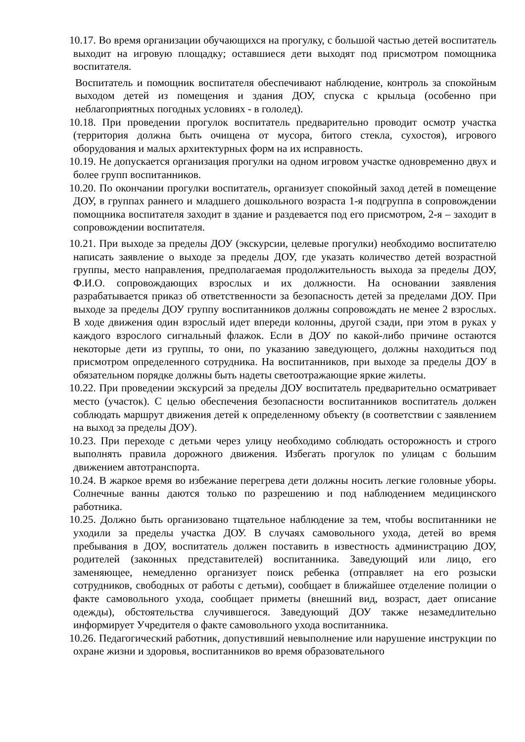10.17. Во время организации обучающихся на прогулку, с большой частью детей воспитатель выходит на игровую площадку; оставшиеся дети выходят под присмотром помощника воспитателя.
Воспитатель и помощник воспитателя обеспечивают наблюдение, контроль за спокойным выходом детей из помещения и здания ДОУ, спуска с крыльца (особенно при неблагоприятных погодных условиях - в гололед).
10.18. При проведении прогулок воспитатель предварительно проводит осмотр участка (территория должна быть очищена от мусора, битого стекла, сухостоя), игрового оборудования и малых архитектурных форм на их исправность.
10.19. Не допускается организация прогулки на одном игровом участке одновременно двух и более групп воспитанников.
10.20. По окончании прогулки воспитатель, организует спокойный заход детей в помещение ДОУ, в группах раннего и младшего дошкольного возраста 1-я подгруппа в сопровождении помощника воспитателя заходит в здание и раздевается под его присмотром, 2-я – заходит в сопровождении воспитателя.
10.21. При выходе за пределы ДОУ (экскурсии, целевые прогулки) необходимо воспитателю написать заявление о выходе за пределы ДОУ, где указать количество детей возрастной группы, место направления, предполагаемая продолжительность выхода за пределы ДОУ, Ф.И.О. сопровождающих взрослых и их должности. На основании заявления разрабатывается приказ об ответственности за безопасность детей за пределами ДОУ. При выходе за пределы ДОУ группу воспитанников должны сопровождать не менее 2 взрослых. В ходе движения один взрослый идет впереди колонны, другой сзади, при этом в руках у каждого взрослого сигнальный флажок. Если в ДОУ по какой-либо причине остаются некоторые дети из группы, то они, по указанию заведующего, должны находиться под присмотром определенного сотрудника. На воспитанников, при выходе за пределы ДОУ в обязательном порядке должны быть надеты светоотражающие яркие жилеты.
10.22. При проведении экскурсий за пределы ДОУ воспитатель предварительно осматривает место (участок). С целью обеспечения безопасности воспитанников воспитатель должен соблюдать маршрут движения детей к определенному объекту (в соответствии с заявлением на выход за пределы ДОУ).
10.23. При переходе с детьми через улицу необходимо соблюдать осторожность и строго выполнять правила дорожного движения. Избегать прогулок по улицам с большим движением автотранспорта.
10.24. В жаркое время во избежание перегрева дети должны носить легкие головные уборы. Солнечные ванны даются только по разрешению и под наблюдением медицинского работника.
10.25. Должно быть организовано тщательное наблюдение за тем, чтобы воспитанники не уходили за пределы участка ДОУ. В случаях самовольного ухода, детей во время пребывания в ДОУ, воспитатель должен поставить в известность администрацию ДОУ, родителей (законных представителей) воспитанника. Заведующий или лицо, его заменяющее, немедленно организует поиск ребенка (отправляет на его розыски сотрудников, свободных от работы с детьми), сообщает в ближайшее отделение полиции о факте самовольного ухода, сообщает приметы (внешний вид, возраст, дает описание одежды), обстоятельства случившегося. Заведующий ДОУ также незамедлительно информирует Учредителя о факте самовольного ухода воспитанника.
10.26. Педагогический работник, допустивший невыполнение или нарушение инструкции по охране жизни и здоровья, воспитанников во время образовательного